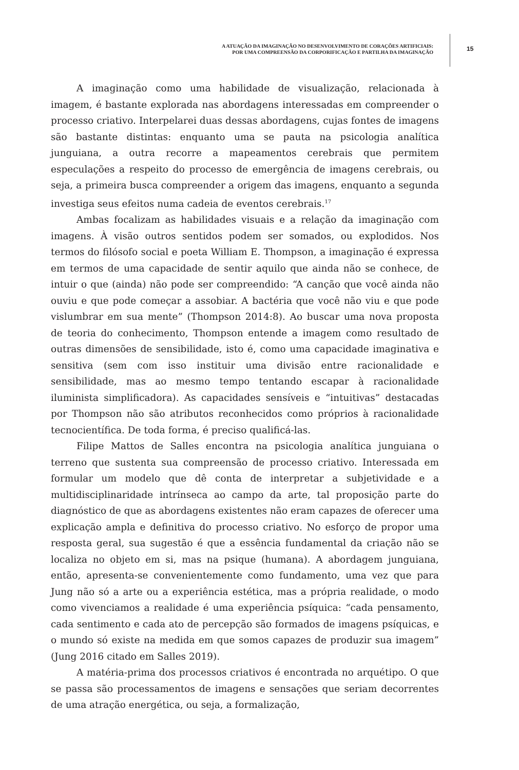A ATUAÇÃO DA IMAGINAÇÃO NO DESENVOLVIMENTO DE CORAÇÕES ARTIFICIAIS:
POR UMA COMPREENSÃO DA CORPORIFICAÇÃO E PARTILHA DA IMAGINAÇÃO
15
A imaginação como uma habilidade de visualização, relacionada à imagem, é bastante explorada nas abordagens interessadas em compreender o processo criativo. Interpelarei duas dessas abordagens, cujas fontes de imagens são bastante distintas: enquanto uma se pauta na psicologia analítica junguiana, a outra recorre a mapeamentos cerebrais que permitem especulações a respeito do processo de emergência de imagens cerebrais, ou seja, a primeira busca compreender a origem das imagens, enquanto a segunda investiga seus efeitos numa cadeia de eventos cerebrais.<sup>17</sup>
Ambas focalizam as habilidades visuais e a relação da imaginação com imagens. À visão outros sentidos podem ser somados, ou explodidos. Nos termos do filósofo social e poeta William E. Thompson, a imaginação é expressa em termos de uma capacidade de sentir aquilo que ainda não se conhece, de intuir o que (ainda) não pode ser compreendido: “A canção que você ainda não ouviu e que pode começar a assobiar. A bactéria que você não viu e que pode vislumbrar em sua mente” (Thompson 2014:8). Ao buscar uma nova proposta de teoria do conhecimento, Thompson entende a imagem como resultado de outras dimensões de sensibilidade, isto é, como uma capacidade imaginativa e sensitiva (sem com isso instituir uma divisão entre racionalidade e sensibilidade, mas ao mesmo tempo tentando escapar à racionalidade iluminista simplificadora). As capacidades sensíveis e “intuitivas” destacadas por Thompson não são atributos reconhecidos como próprios à racionalidade tecnocientífica. De toda forma, é preciso qualificá-las.
Filipe Mattos de Salles encontra na psicologia analítica junguiana o terreno que sustenta sua compreensão de processo criativo. Interessada em formular um modelo que dê conta de interpretar a subjetividade e a multidisciplinaridade intrínseca ao campo da arte, tal proposição parte do diagnóstico de que as abordagens existentes não eram capazes de oferecer uma explicação ampla e definitiva do processo criativo. No esforço de propor uma resposta geral, sua sugestão é que a essência fundamental da criação não se localiza no objeto em si, mas na psique (humana). A abordagem junguiana, então, apresenta-se convenientemente como fundamento, uma vez que para Jung não só a arte ou a experiência estética, mas a própria realidade, o modo como vivenciamos a realidade é uma experiência psíquica: “cada pensamento, cada sentimento e cada ato de percepção são formados de imagens psíquicas, e o mundo só existe na medida em que somos capazes de produzir sua imagem” (Jung 2016 citado em Salles 2019).
A matéria-prima dos processos criativos é encontrada no arquétipo. O que se passa são processamentos de imagens e sensações que seriam decorrentes de uma atração energética, ou seja, a formalização,